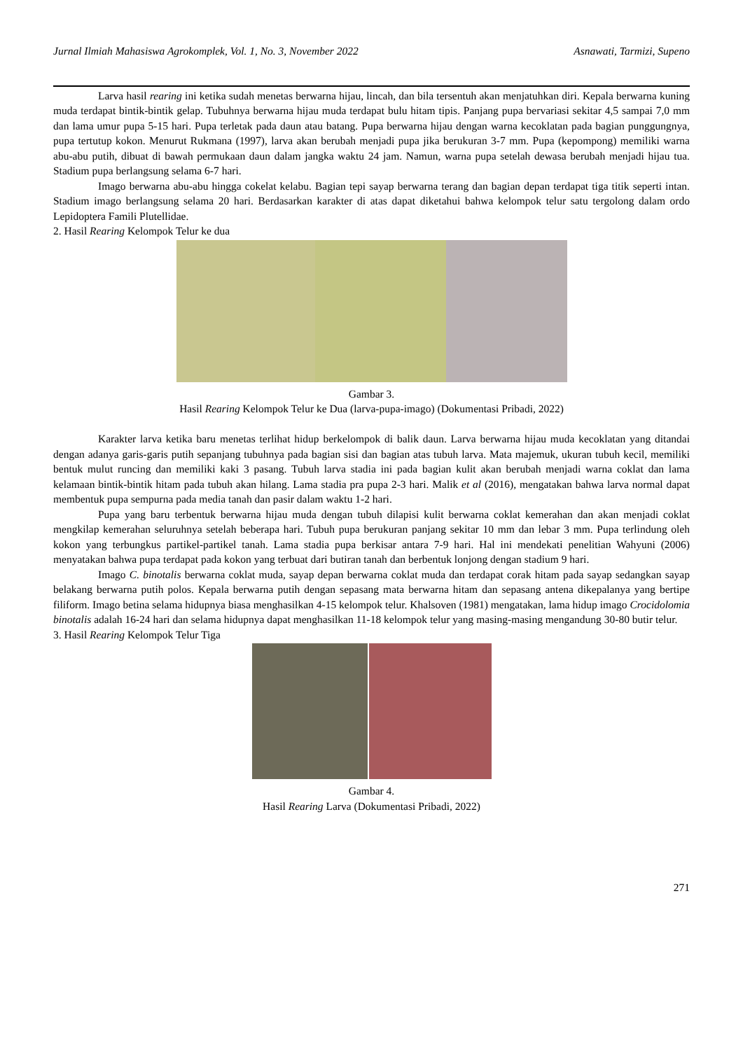Jurnal Ilmiah Mahasiswa Agrokomplek, Vol. 1, No. 3, November 2022 Asnawati, Tarmizi, Supeno
Larva hasil rearing ini ketika sudah menetas berwarna hijau, lincah, dan bila tersentuh akan menjatuhkan diri. Kepala berwarna kuning muda terdapat bintik-bintik gelap. Tubuhnya berwarna hijau muda terdapat bulu hitam tipis. Panjang pupa bervariasi sekitar 4,5 sampai 7,0 mm dan lama umur pupa 5-15 hari. Pupa terletak pada daun atau batang. Pupa berwarna hijau dengan warna kecoklatan pada bagian punggungnya, pupa tertutup kokon. Menurut Rukmana (1997), larva akan berubah menjadi pupa jika berukuran 3-7 mm. Pupa (kepompong) memiliki warna abu-abu putih, dibuat di bawah permukaan daun dalam jangka waktu 24 jam. Namun, warna pupa setelah dewasa berubah menjadi hijau tua. Stadium pupa berlangsung selama 6-7 hari.
Imago berwarna abu-abu hingga cokelat kelabu. Bagian tepi sayap berwarna terang dan bagian depan terdapat tiga titik seperti intan. Stadium imago berlangsung selama 20 hari. Berdasarkan karakter di atas dapat diketahui bahwa kelompok telur satu tergolong dalam ordo Lepidoptera Famili Plutellidae.
2. Hasil Rearing Kelompok Telur ke dua
Gambar 3.
Hasil Rearing Kelompok Telur ke Dua (larva-pupa-imago) (Dokumentasi Pribadi, 2022)
Karakter larva ketika baru menetas terlihat hidup berkelompok di balik daun. Larva berwarna hijau muda kecoklatan yang ditandai dengan adanya garis-garis putih sepanjang tubuhnya pada bagian sisi dan bagian atas tubuh larva. Mata majemuk, ukuran tubuh kecil, memiliki bentuk mulut runcing dan memiliki kaki 3 pasang. Tubuh larva stadia ini pada bagian kulit akan berubah menjadi warna coklat dan lama kelamaan bintik-bintik hitam pada tubuh akan hilang. Lama stadia pra pupa 2-3 hari. Malik et al (2016), mengatakan bahwa larva normal dapat membentuk pupa sempurna pada media tanah dan pasir dalam waktu 1-2 hari.
Pupa yang baru terbentuk berwarna hijau muda dengan tubuh dilapisi kulit berwarna coklat kemerahan dan akan menjadi coklat mengkilap kemerahan seluruhnya setelah beberapa hari. Tubuh pupa berukuran panjang sekitar 10 mm dan lebar 3 mm. Pupa terlindung oleh kokon yang terbungkus partikel-partikel tanah. Lama stadia pupa berkisar antara 7-9 hari. Hal ini mendekati penelitian Wahyuni (2006) menyatakan bahwa pupa terdapat pada kokon yang terbuat dari butiran tanah dan berbentuk lonjong dengan stadium 9 hari.
Imago C. binotalis berwarna coklat muda, sayap depan berwarna coklat muda dan terdapat corak hitam pada sayap sedangkan sayap belakang berwarna putih polos. Kepala berwarna putih dengan sepasang mata berwarna hitam dan sepasang antena dikepalanya yang bertipe filiform. Imago betina selama hidupnya biasa menghasilkan 4-15 kelompok telur. Khalsoven (1981) mengatakan, lama hidup imago Crocidolomia binotalis adalah 16-24 hari dan selama hidupnya dapat menghasilkan 11-18 kelompok telur yang masing-masing mengandung 30-80 butir telur.
3. Hasil Rearing Kelompok Telur Tiga
Gambar 4.
Hasil Rearing Larva (Dokumentasi Pribadi, 2022)
271